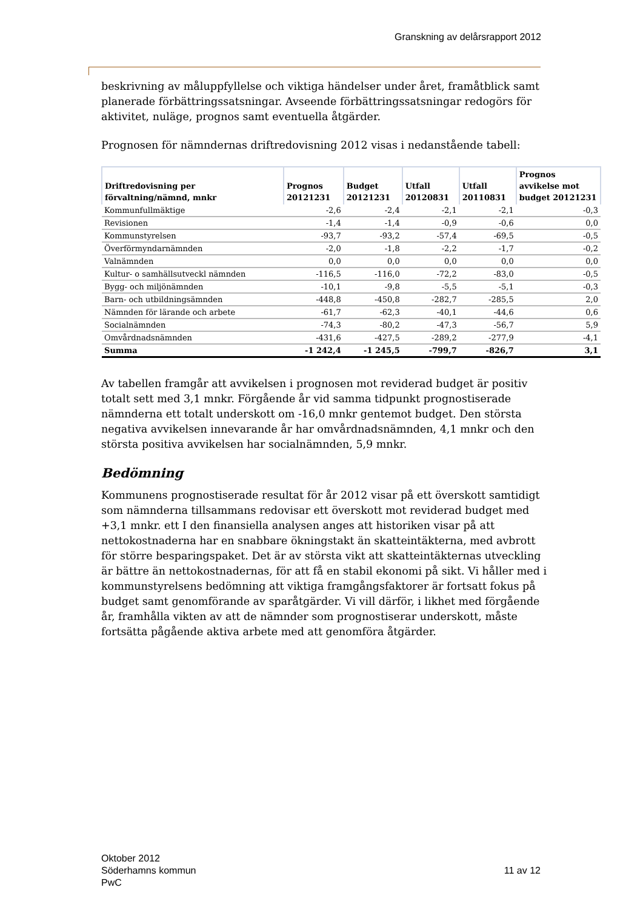Granskning av delårsrapport 2012
beskrivning av måluppfyllelse och viktiga händelser under året, framåtblick samt planerade förbättringssatsningar. Avseende förbättringssatsningar redogörs för aktivitet, nuläge, prognos samt eventuella åtgärder.
Prognosen för nämndernas driftredovisning 2012 visas i nedanstående tabell:
| Driftredovisning per förvaltning/nämnd, mnkr | Prognos 20121231 | Budget 20121231 | Utfall 20120831 | Utfall 20110831 | Prognos avvikelse mot budget 20121231 |
| --- | --- | --- | --- | --- | --- |
| Kommunfullmäktige | -2,6 | -2,4 | -2,1 | -2,1 | -0,3 |
| Revisionen | -1,4 | -1,4 | -0,9 | -0,6 | 0,0 |
| Kommunstyrelsen | -93,7 | -93,2 | -57,4 | -69,5 | -0,5 |
| Överförmyndarnämnden | -2,0 | -1,8 | -2,2 | -1,7 | -0,2 |
| Valnämnden | 0,0 | 0,0 | 0,0 | 0,0 | 0,0 |
| Kultur- o samhällsutveckl nämnden | -116,5 | -116,0 | -72,2 | -83,0 | -0,5 |
| Bygg- och miljönämnden | -10,1 | -9,8 | -5,5 | -5,1 | -0,3 |
| Barn- och utbildningsämnden | -448,8 | -450,8 | -282,7 | -285,5 | 2,0 |
| Nämnden för lärande och arbete | -61,7 | -62,3 | -40,1 | -44,6 | 0,6 |
| Socialnämnden | -74,3 | -80,2 | -47,3 | -56,7 | 5,9 |
| Omvårdnadsnämnden | -431,6 | -427,5 | -289,2 | -277,9 | -4,1 |
| Summa | -1 242,4 | -1 245,5 | -799,7 | -826,7 | 3,1 |
Av tabellen framgår att avvikelsen i prognosen mot reviderad budget är positiv totalt sett med 3,1 mnkr. Förgående år vid samma tidpunkt prognostiserade nämnderna ett totalt underskott om -16,0 mnkr gentemot budget. Den största negativa avvikelsen innevarande år har omvårdnadsnämnden, 4,1 mnkr och den största positiva avvikelsen har socialnämnden, 5,9 mnkr.
Bedömning
Kommunens prognostiserade resultat för år 2012 visar på ett överskott samtidigt som nämnderna tillsammans redovisar ett överskott mot reviderad budget med +3,1 mnkr. ett I den finansiella analysen anges att historiken visar på att nettokost­naderna har en snabbare ökningstakt än skatteintäkterna, med avbrott för större besparingspaket. Det är av största vikt att skatteintäkternas utveckling är bättre än nettokostnadernas, för att få en stabil ekonomi på sikt. Vi håller med i kommun­styrelsens bedömning att viktiga framgångsfaktorer är fortsatt fokus på budget samt genomförande av sparåtgärder. Vi vill därför, i likhet med förgående år, framhålla vikten av att de nämnder som prognostiserar underskott, måste fortsätta pågående aktiva arbete med att genomföra åtgärder.
Oktober 2012
Söderhamns kommun
PwC
11 av 12